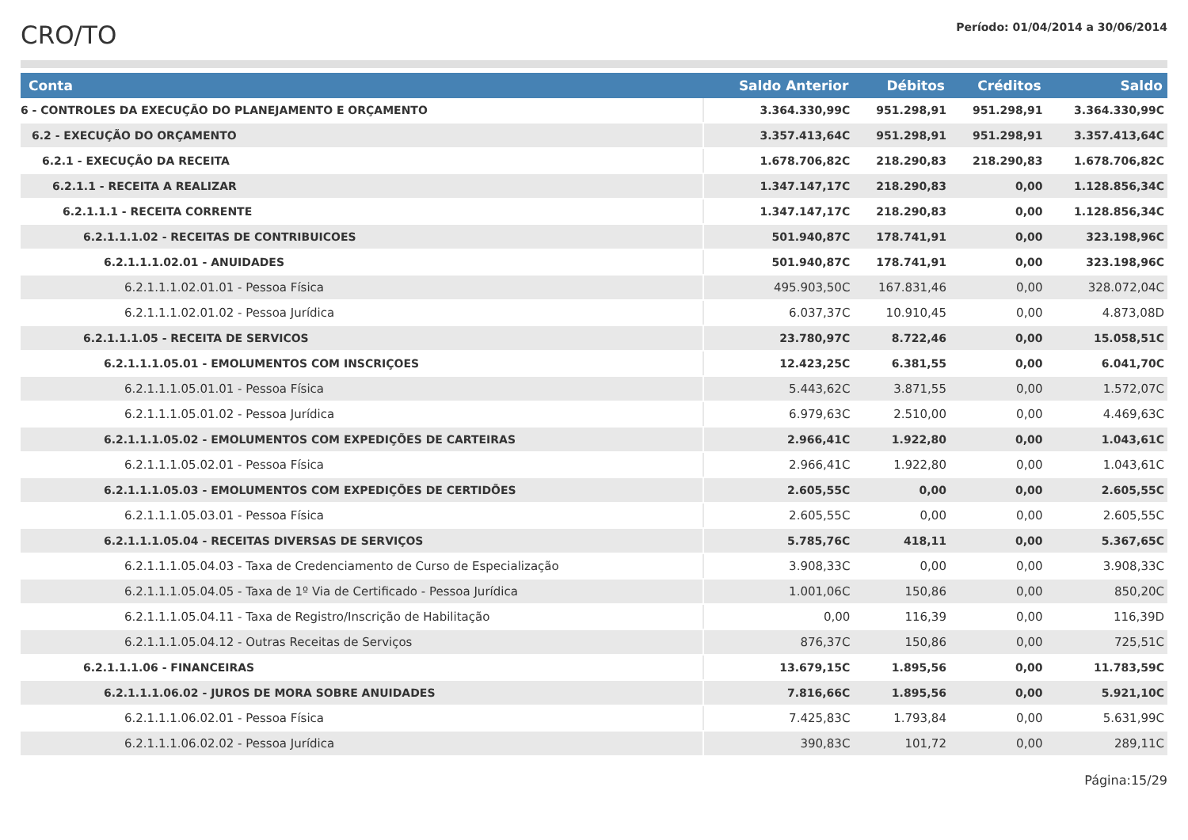CRO/TO
Período: 01/04/2014 a 30/06/2014
| Conta | Saldo Anterior | Débitos | Créditos | Saldo |
| --- | --- | --- | --- | --- |
| 6 - CONTROLES DA EXECUÇÃO DO PLANEJAMENTO E ORÇAMENTO | 3.364.330,99C | 951.298,91 | 951.298,91 | 3.364.330,99C |
| 6.2 - EXECUÇÃO DO ORÇAMENTO | 3.357.413,64C | 951.298,91 | 951.298,91 | 3.357.413,64C |
| 6.2.1 - EXECUÇÃO DA RECEITA | 1.678.706,82C | 218.290,83 | 218.290,83 | 1.678.706,82C |
| 6.2.1.1 - RECEITA A REALIZAR | 1.347.147,17C | 218.290,83 | 0,00 | 1.128.856,34C |
| 6.2.1.1.1 - RECEITA CORRENTE | 1.347.147,17C | 218.290,83 | 0,00 | 1.128.856,34C |
| 6.2.1.1.1.02 - RECEITAS DE CONTRIBUICOES | 501.940,87C | 178.741,91 | 0,00 | 323.198,96C |
| 6.2.1.1.1.02.01 - ANUIDADES | 501.940,87C | 178.741,91 | 0,00 | 323.198,96C |
| 6.2.1.1.1.02.01.01 - Pessoa Física | 495.903,50C | 167.831,46 | 0,00 | 328.072,04C |
| 6.2.1.1.1.02.01.02 - Pessoa Jurídica | 6.037,37C | 10.910,45 | 0,00 | 4.873,08D |
| 6.2.1.1.1.05 - RECEITA DE SERVICOS | 23.780,97C | 8.722,46 | 0,00 | 15.058,51C |
| 6.2.1.1.1.05.01 - EMOLUMENTOS COM INSCRIÇOES | 12.423,25C | 6.381,55 | 0,00 | 6.041,70C |
| 6.2.1.1.1.05.01.01 - Pessoa Física | 5.443,62C | 3.871,55 | 0,00 | 1.572,07C |
| 6.2.1.1.1.05.01.02 - Pessoa Jurídica | 6.979,63C | 2.510,00 | 0,00 | 4.469,63C |
| 6.2.1.1.1.05.02 - EMOLUMENTOS COM EXPEDIÇÕES DE CARTEIRAS | 2.966,41C | 1.922,80 | 0,00 | 1.043,61C |
| 6.2.1.1.1.05.02.01 - Pessoa Física | 2.966,41C | 1.922,80 | 0,00 | 1.043,61C |
| 6.2.1.1.1.05.03 - EMOLUMENTOS COM EXPEDIÇÕES DE CERTIDÕES | 2.605,55C | 0,00 | 0,00 | 2.605,55C |
| 6.2.1.1.1.05.03.01 - Pessoa Física | 2.605,55C | 0,00 | 0,00 | 2.605,55C |
| 6.2.1.1.1.05.04 - RECEITAS DIVERSAS DE SERVIÇOS | 5.785,76C | 418,11 | 0,00 | 5.367,65C |
| 6.2.1.1.1.05.04.03 - Taxa de Credenciamento de Curso de Especialização | 3.908,33C | 0,00 | 0,00 | 3.908,33C |
| 6.2.1.1.1.05.04.05 - Taxa de 1º Via de Certificado - Pessoa Jurídica | 1.001,06C | 150,86 | 0,00 | 850,20C |
| 6.2.1.1.1.05.04.11 - Taxa de Registro/Inscrição de Habilitação | 0,00 | 116,39 | 0,00 | 116,39D |
| 6.2.1.1.1.05.04.12 - Outras Receitas de Serviços | 876,37C | 150,86 | 0,00 | 725,51C |
| 6.2.1.1.1.06 - FINANCEIRAS | 13.679,15C | 1.895,56 | 0,00 | 11.783,59C |
| 6.2.1.1.1.06.02 - JUROS DE MORA SOBRE ANUIDADES | 7.816,66C | 1.895,56 | 0,00 | 5.921,10C |
| 6.2.1.1.1.06.02.01 - Pessoa Física | 7.425,83C | 1.793,84 | 0,00 | 5.631,99C |
| 6.2.1.1.1.06.02.02 - Pessoa Jurídica | 390,83C | 101,72 | 0,00 | 289,11C |
Página:15/29